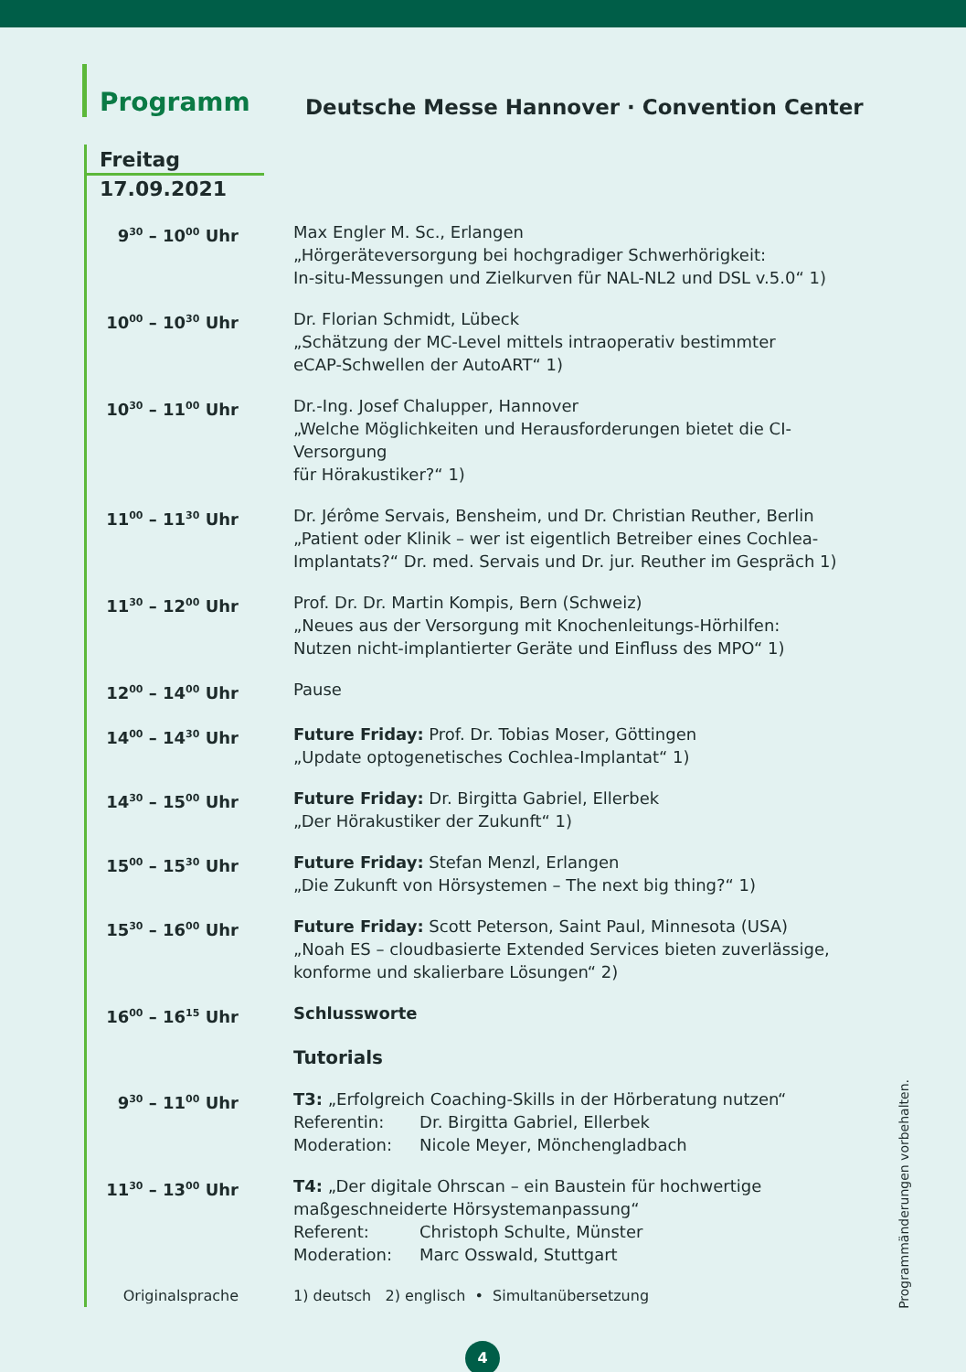Programm
Deutsche Messe Hannover · Convention Center
Freitag
17.09.2021
| 9<sup>30</sup> – 10<sup>00</sup> Uhr | Max Engler M. Sc., Erlangen „Hörgeräteversorgung bei hochgradiger Schwerhörigkeit: In-situ-Messungen und Zielkurven für NAL-NL2 und DSL v.5.0“ 1) |
| 10<sup>00</sup> – 10<sup>30</sup> Uhr | Dr. Florian Schmidt, Lübeck „Schätzung der MC-Level mittels intraoperativ bestimmter eCAP-Schwellen der AutoART“ 1) |
| 10<sup>30</sup> – 11<sup>00</sup> Uhr | Dr.-Ing. Josef Chalupper, Hannover „Welche Möglichkeiten und Herausforderungen bietet die CI-Versorgung für Hörakustiker?“ 1) |
| 11<sup>00</sup> – 11<sup>30</sup> Uhr | Dr. Jérôme Servais, Bensheim, und Dr. Christian Reuther, Berlin „Patient oder Klinik – wer ist eigentlich Betreiber eines Cochlea- Implantats?“ Dr. med. Servais und Dr. jur. Reuther im Gespräch 1) |
| 11<sup>30</sup> – 12<sup>00</sup> Uhr | Prof. Dr. Dr. Martin Kompis, Bern (Schweiz) „Neues aus der Versorgung mit Knochenleitungs-Hörhilfen: Nutzen nicht-implantierter Geräte und Einfluss des MPO“ 1) |
| 12<sup>00</sup> – 14<sup>00</sup> Uhr | Pause |
| 14<sup>00</sup> – 14<sup>30</sup> Uhr | Future Friday: Prof. Dr. Tobias Moser, Göttingen „Update optogenetisches Cochlea-Implantat“ 1) |
| 14<sup>30</sup> – 15<sup>00</sup> Uhr | Future Friday: Dr. Birgitta Gabriel, Ellerbek „Der Hörakustiker der Zukunft“ 1) |
| 15<sup>00</sup> – 15<sup>30</sup> Uhr | Future Friday: Stefan Menzl, Erlangen „Die Zukunft von Hörsystemen – The next big thing?“ 1) |
| 15<sup>30</sup> – 16<sup>00</sup> Uhr | Future Friday: Scott Peterson, Saint Paul, Minnesota (USA) „Noah ES – cloudbasierte Extended Services bieten zuverlässige, konforme und skalierbare Lösungen“ 2) |
| 16<sup>00</sup> – 16<sup>15</sup> Uhr | Schlussworte |
| | Tutorials |
| 9<sup>30</sup> – 11<sup>00</sup> Uhr | T3: „Erfolgreich Coaching-Skills in der Hörberatung nutzen“ / Referentin: / Dr. Birgitta Gabriel, Ellerbek / / Moderation: / Nicole Meyer, Mönchengladbach / |
| 11<sup>30</sup> – 13<sup>00</sup> Uhr | T4: „Der digitale Ohrscan – ein Baustein für hochwertige maßgeschneiderte Hörsystemanpassung“ / Referent: / Christoph Schulte, Münster / / Moderation: / Marc Osswald, Stuttgart / |
| Originalsprache | 1) deutsch 2) englisch • Simultanübersetzung |
Programmänderungen vorbehalten.
4